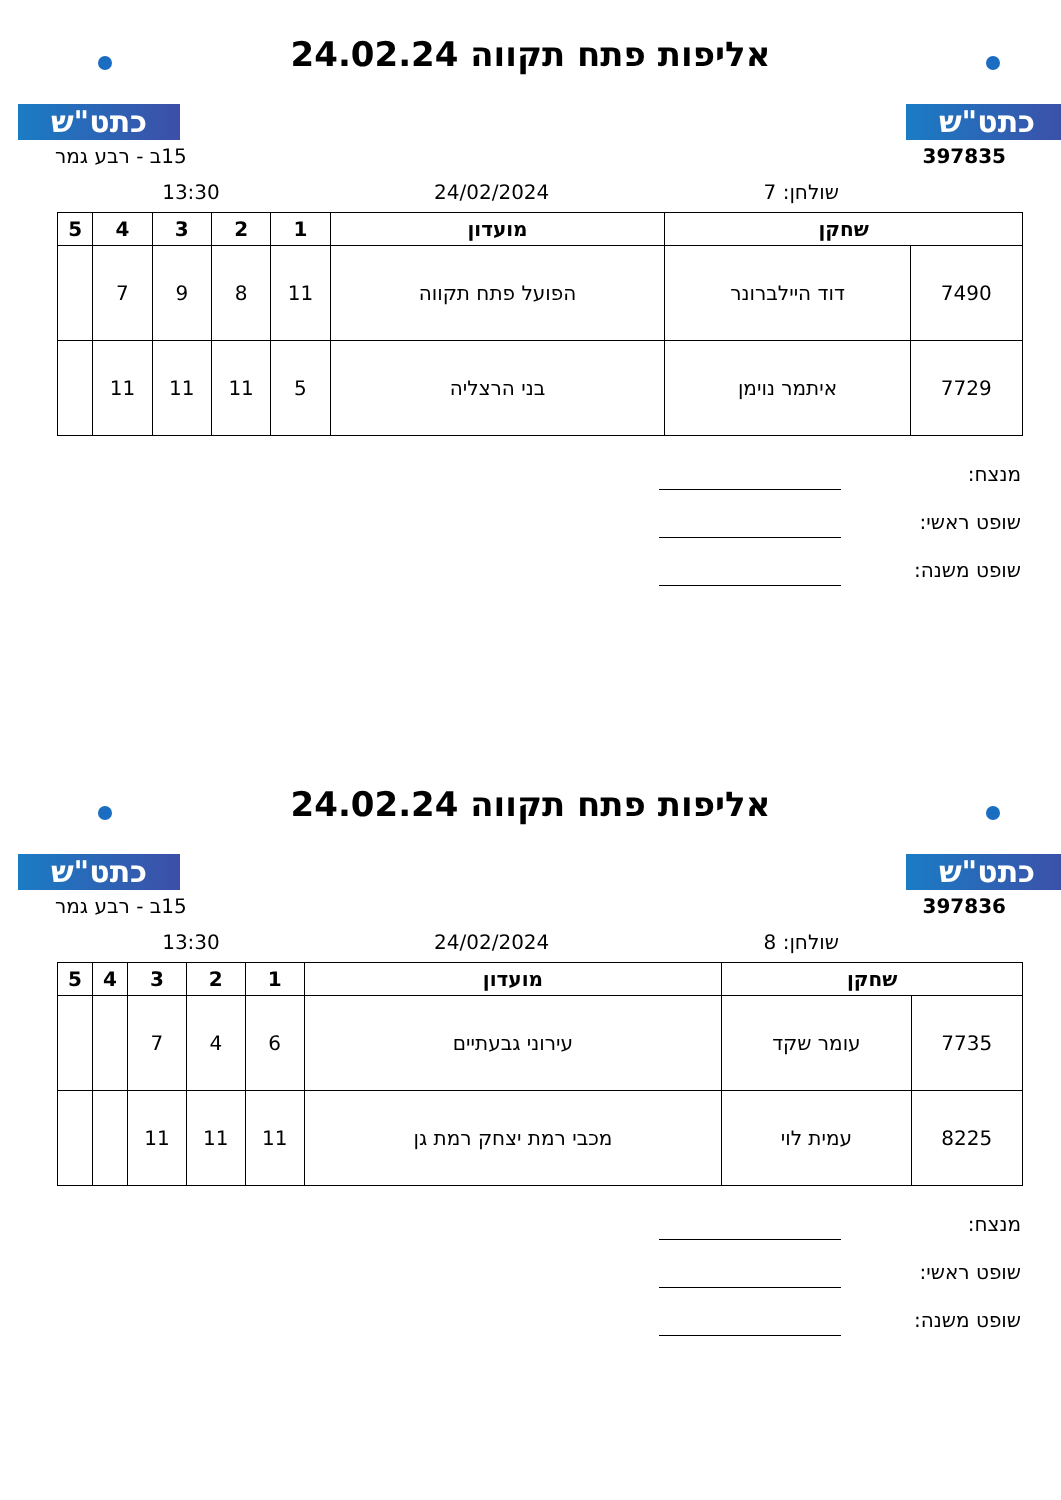כתט"ש כתט"ש
אליפות פתח תקווה 24.02.24
397835 15ב - רבע גמר
שולחן: 7 24/02/2024 13:30
| שחקן | | מועדון | 1 | 2 | 3 | 4 | 5 |
| --- | --- | --- | --- | --- | --- | --- | --- |
| 7490 | דוד היילברונר | הפועל פתח תקווה | 11 | 8 | 9 | 7 | |
| 7729 | איתמר נוימן | בני הרצליה | 5 | 11 | 11 | 11 | |
מנצח:
שופט ראשי:
שופט משנה:
כתט"ש כתט"ש
אליפות פתח תקווה 24.02.24
397836 15ב - רבע גמר
שולחן: 8 24/02/2024 13:30
| שחקן | | מועדון | 1 | 2 | 3 | 4 | 5 |
| --- | --- | --- | --- | --- | --- | --- | --- |
| 7735 | עומר שקד | עירוני גבעתיים | 6 | 4 | 7 | | |
| 8225 | עמית לוי | מכבי רמת יצחק רמת גן | 11 | 11 | 11 | | |
מנצח:
שופט ראשי:
שופט משנה: